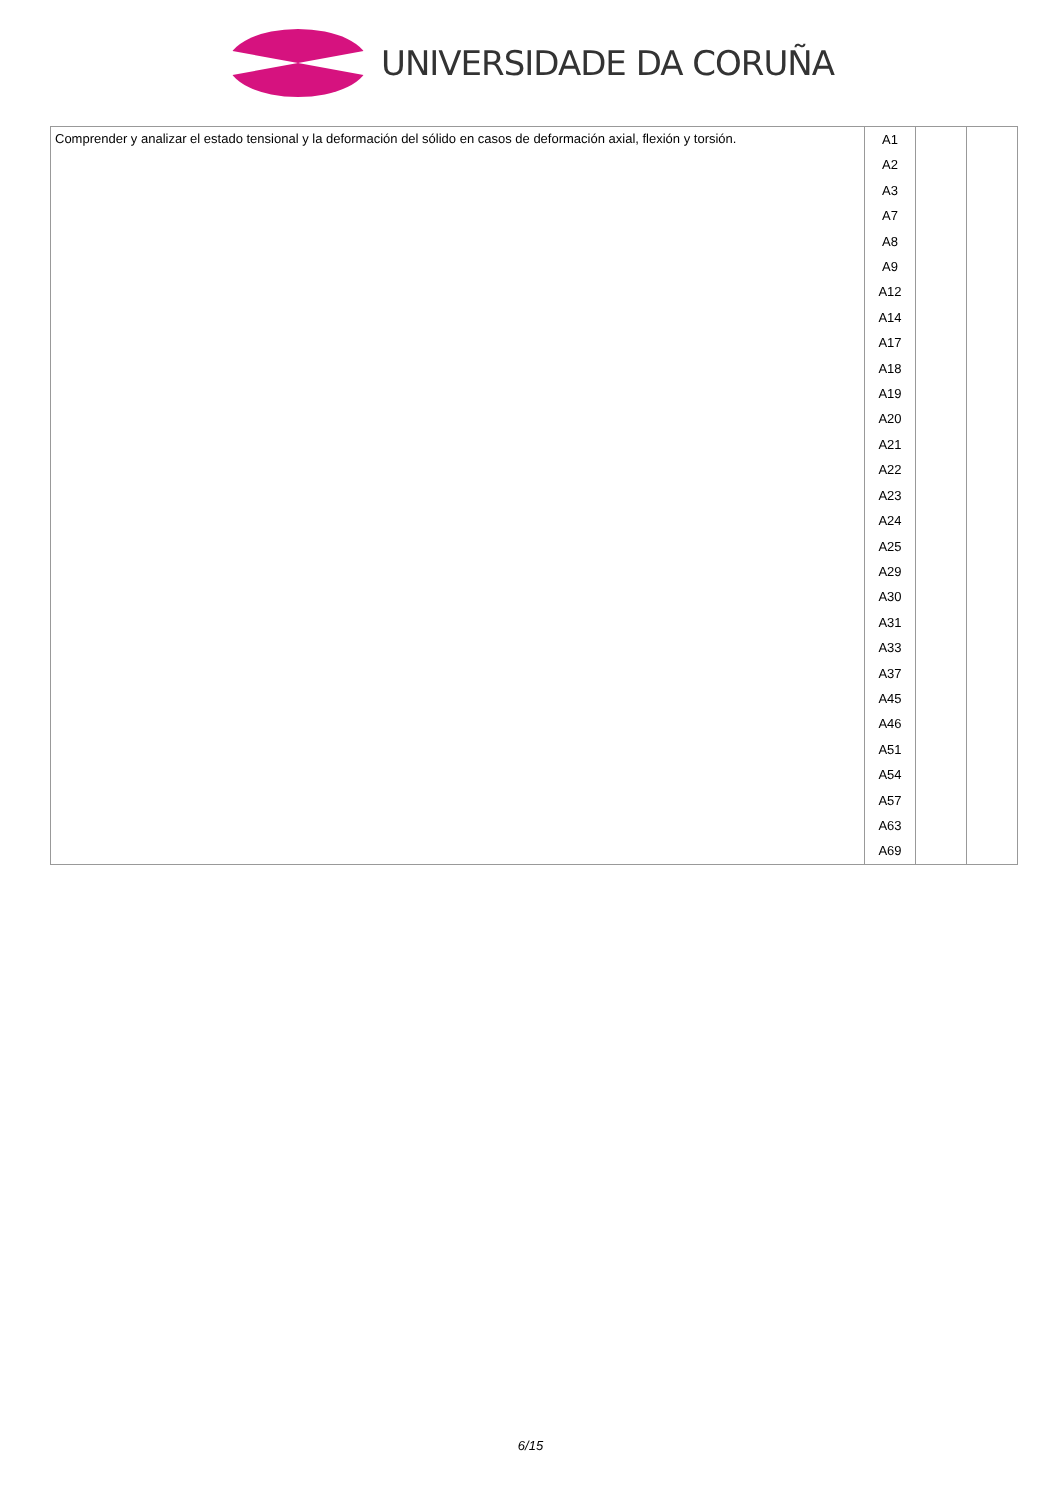UNIVERSIDADE DA CORUÑA
| Comprender y analizar el estado tensional y la deformación del sólido en casos de deformación axial, flexión y torsión. | A1 A2 A3 A7 A8 A9 A12 A14 A17 A18 A19 A20 A21 A22 A23 A24 A25 A29 A30 A31 A33 A37 A45 A46 A51 A54 A57 A63 A69 | | |
6/15